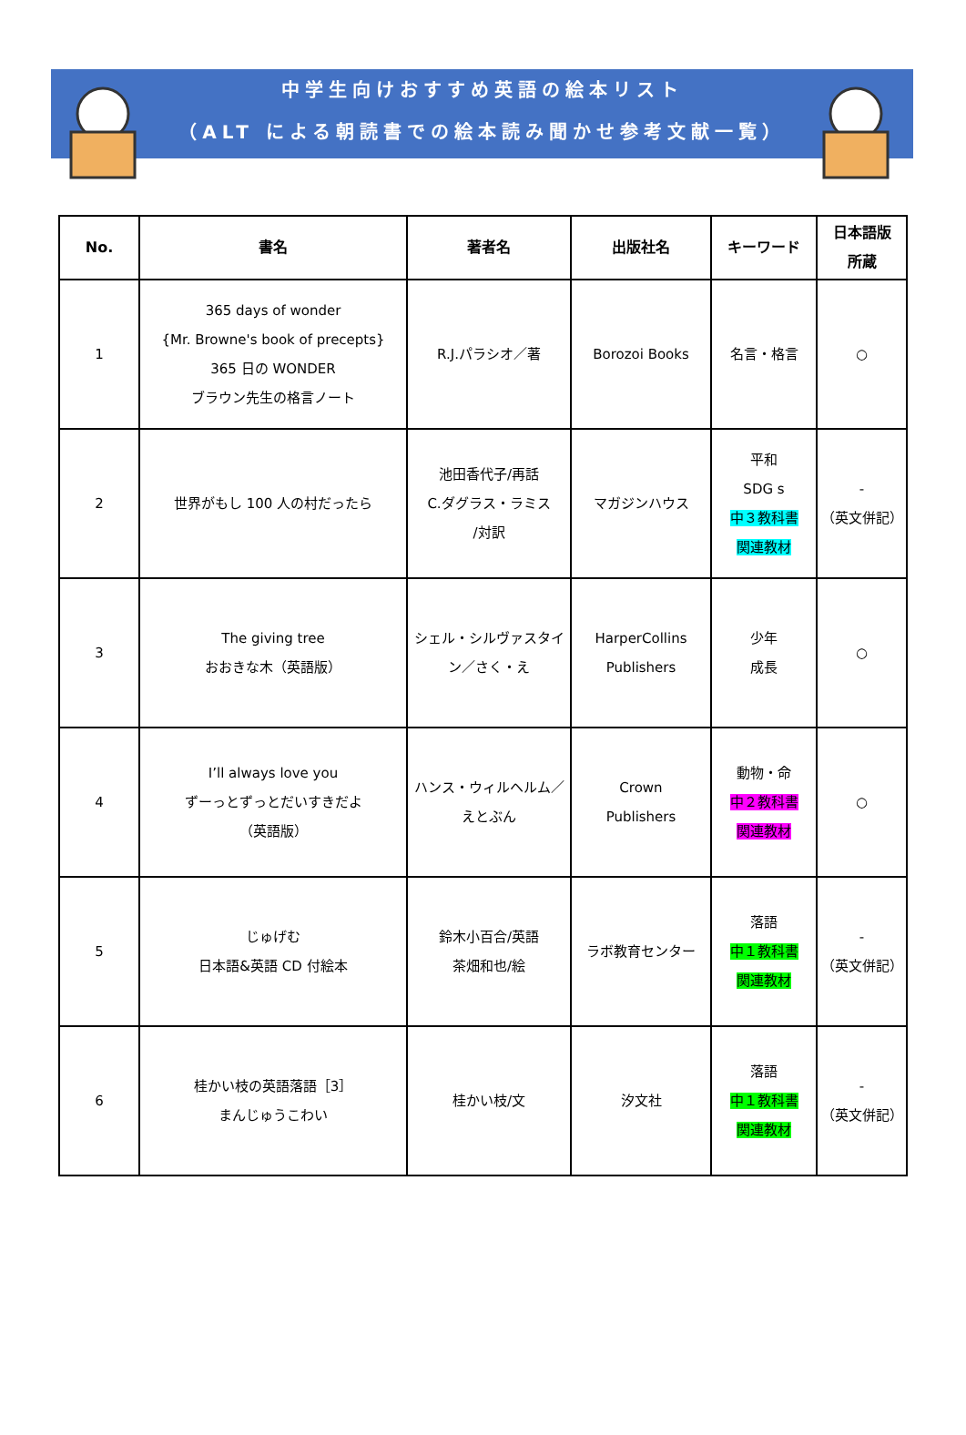中学生向けおすすめ英語の絵本リスト
（ALT による朝読書での絵本読み聞かせ参考文献一覧）
| No. | 書名 | 著者名 | 出版社名 | キーワード | 日本語版 所蔵 |
| --- | --- | --- | --- | --- | --- |
| 1 | 365 days of wonder {Mr. Browne's book of precepts} 365 日の WONDER ブラウン先生の格言ノート | R.J.パラシオ／著 | Borozoi Books | 名言・格言 | ○ |
| 2 | 世界がもし 100 人の村だったら | 池田香代子/再話 C.ダグラス・ラミス /対訳 | マガジンハウス | 平和 SDG s 中３教科書 関連教材 | - （英文併記） |
| 3 | The giving tree おおきな木（英語版） | シェル・シルヴァスタイン／さく・え | HarperCollins Publishers | 少年 成長 | ○ |
| 4 | I’ll always love you ずーっとずっとだいすきだよ （英語版） | ハンス・ウィルヘルム／ えとぶん | Crown Publishers | 動物・命 中２教科書 関連教材 | ○ |
| 5 | じゅげむ 日本語&英語 CD 付絵本 | 鈴木小百合/英語 茶畑和也/絵 | ラボ教育センター | 落語 中１教科書 関連教材 | - （英文併記） |
| 6 | 桂かい枝の英語落語［3］ まんじゅうこわい | 桂かい枝/文 | 汐文社 | 落語 中１教科書 関連教材 | - （英文併記） |